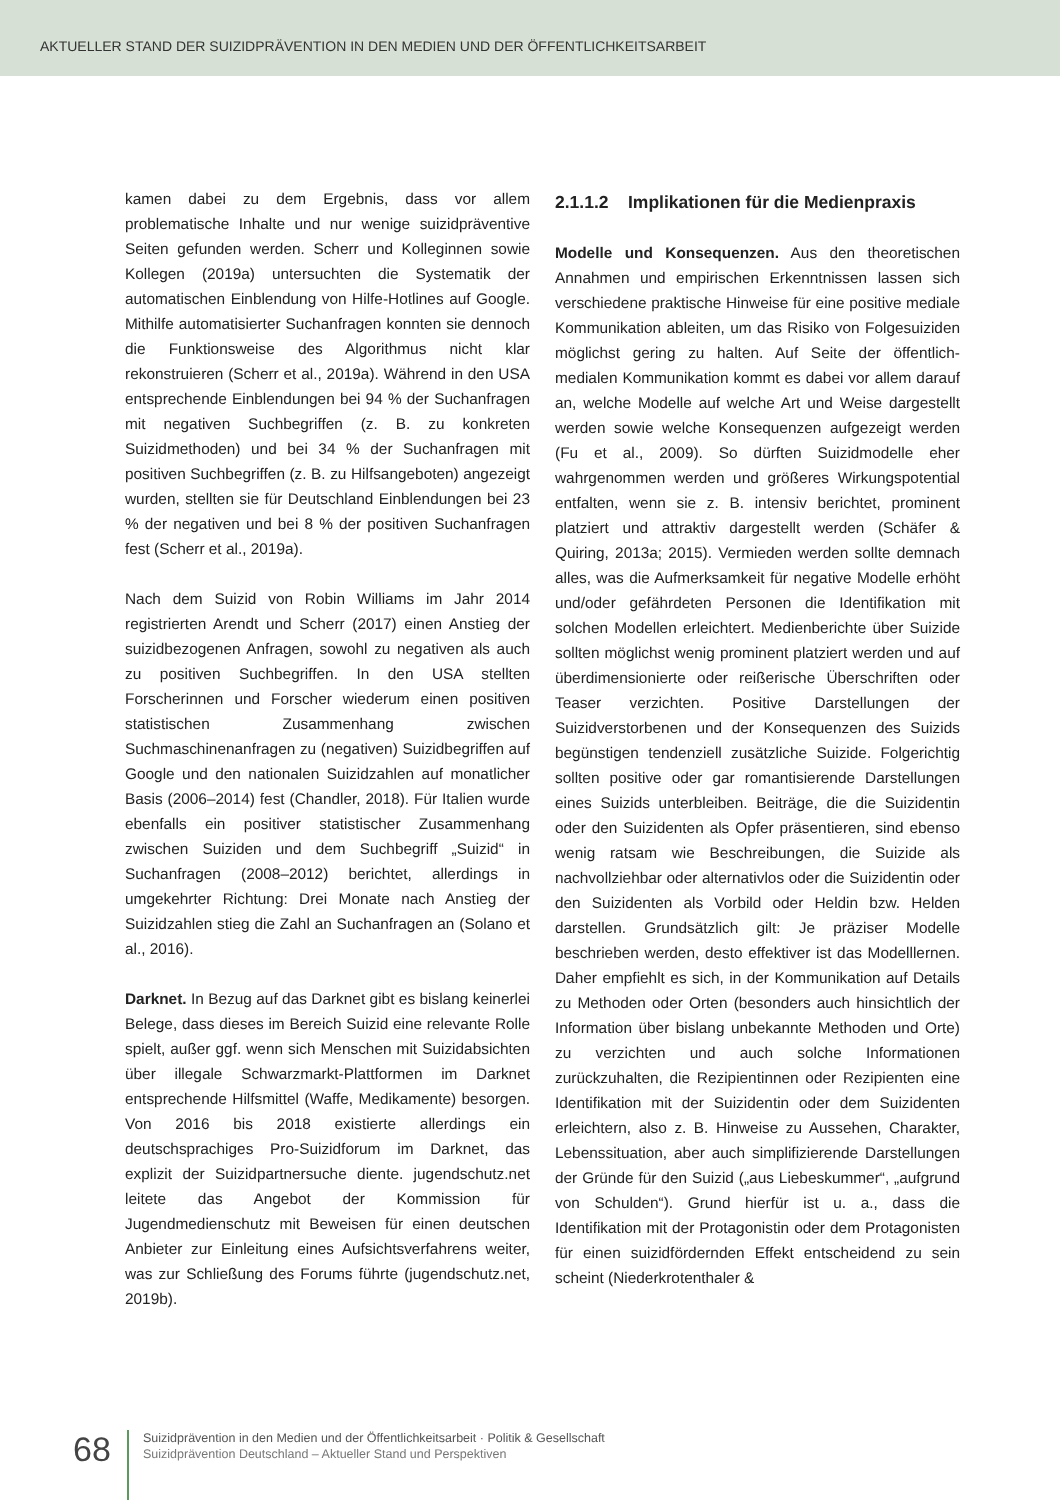AKTUELLER STAND DER SUIZIDPRÄVENTION IN DEN MEDIEN UND DER ÖFFENTLICHKEITSARBEIT
kamen dabei zu dem Ergebnis, dass vor allem problematische Inhalte und nur wenige suizidpräventive Seiten gefunden werden. Scherr und Kolleginnen sowie Kollegen (2019a) untersuchten die Systematik der automatischen Einblendung von Hilfe-Hotlines auf Google. Mithilfe automatisierter Suchanfragen konnten sie dennoch die Funktionsweise des Algorithmus nicht klar rekonstruieren (Scherr et al., 2019a). Während in den USA entsprechende Einblendungen bei 94 % der Suchanfragen mit negativen Suchbegriffen (z. B. zu konkreten Suizidmethoden) und bei 34 % der Suchanfragen mit positiven Suchbegriffen (z. B. zu Hilfsangeboten) angezeigt wurden, stellten sie für Deutschland Einblendungen bei 23 % der negativen und bei 8 % der positiven Suchanfragen fest (Scherr et al., 2019a).
Nach dem Suizid von Robin Williams im Jahr 2014 registrierten Arendt und Scherr (2017) einen Anstieg der suizidbezogenen Anfragen, sowohl zu negativen als auch zu positiven Suchbegriffen. In den USA stellten Forscherinnen und Forscher wiederum einen positiven statistischen Zusammenhang zwischen Suchmaschinenanfragen zu (negativen) Suizidbegriffen auf Google und den nationalen Suizidzahlen auf monatlicher Basis (2006–2014) fest (Chandler, 2018). Für Italien wurde ebenfalls ein positiver statistischer Zusammenhang zwischen Suiziden und dem Suchbegriff „Suizid“ in Suchanfragen (2008–2012) berichtet, allerdings in umgekehrter Richtung: Drei Monate nach Anstieg der Suizidzahlen stieg die Zahl an Suchanfragen an (Solano et al., 2016).
Darknet. In Bezug auf das Darknet gibt es bislang keinerlei Belege, dass dieses im Bereich Suizid eine relevante Rolle spielt, außer ggf. wenn sich Menschen mit Suizidabsichten über illegale Schwarzmarkt-Plattformen im Darknet entsprechende Hilfsmittel (Waffe, Medikamente) besorgen. Von 2016 bis 2018 existierte allerdings ein deutschsprachiges Pro-Suizidforum im Darknet, das explizit der Suizidpartnersuche diente. jugendschutz.net leitete das Angebot der Kommission für Jugendmedienschutz mit Beweisen für einen deutschen Anbieter zur Einleitung eines Aufsichtsverfahrens weiter, was zur Schließung des Forums führte (jugendschutz.net, 2019b).
2.1.1.2 Implikationen für die Medienpraxis
Modelle und Konsequenzen. Aus den theoretischen Annahmen und empirischen Erkenntnissen lassen sich verschiedene praktische Hinweise für eine positive mediale Kommunikation ableiten, um das Risiko von Folgesuiziden möglichst gering zu halten. Auf Seite der öffentlich-medialen Kommunikation kommt es dabei vor allem darauf an, welche Modelle auf welche Art und Weise dargestellt werden sowie welche Konsequenzen aufgezeigt werden (Fu et al., 2009). So dürften Suizidmodelle eher wahrgenommen werden und größeres Wirkungspotential entfalten, wenn sie z. B. intensiv berichtet, prominent platziert und attraktiv dargestellt werden (Schäfer & Quiring, 2013a; 2015). Vermieden werden sollte demnach alles, was die Aufmerksamkeit für negative Modelle erhöht und/oder gefährdeten Personen die Identifikation mit solchen Modellen erleichtert. Medienberichte über Suizide sollten möglichst wenig prominent platziert werden und auf überdimensionierte oder reißerische Überschriften oder Teaser verzichten. Positive Darstellungen der Suizidverstorbenen und der Konsequenzen des Suizids begünstigen tendenziell zusätzliche Suizide. Folgerichtig sollten positive oder gar romantisierende Darstellungen eines Suizids unterbleiben. Beiträge, die die Suizidentin oder den Suizidenten als Opfer präsentieren, sind ebenso wenig ratsam wie Beschreibungen, die Suizide als nachvollziehbar oder alternativlos oder die Suizidentin oder den Suizidenten als Vorbild oder Heldin bzw. Helden darstellen. Grundsätzlich gilt: Je präziser Modelle beschrieben werden, desto effektiver ist das Modelllernen. Daher empfiehlt es sich, in der Kommunikation auf Details zu Methoden oder Orten (besonders auch hinsichtlich der Information über bislang unbekannte Methoden und Orte) zu verzichten und auch solche Informationen zurückzuhalten, die Rezipientinnen oder Rezipienten eine Identifikation mit der Suizidentin oder dem Suizidenten erleichtern, also z. B. Hinweise zu Aussehen, Charakter, Lebenssituation, aber auch simplifizierende Darstellungen der Gründe für den Suizid („aus Liebeskummer“, „aufgrund von Schulden“). Grund hierfür ist u. a., dass die Identifikation mit der Protagonistin oder dem Protagonisten für einen suizidfördernden Effekt entscheidend zu sein scheint (Niederkrotenthaler &
68
Suizidprävention in den Medien und der Öffentlichkeitsarbeit · Politik & Gesellschaft
Suizidprävention Deutschland – Aktueller Stand und Perspektiven